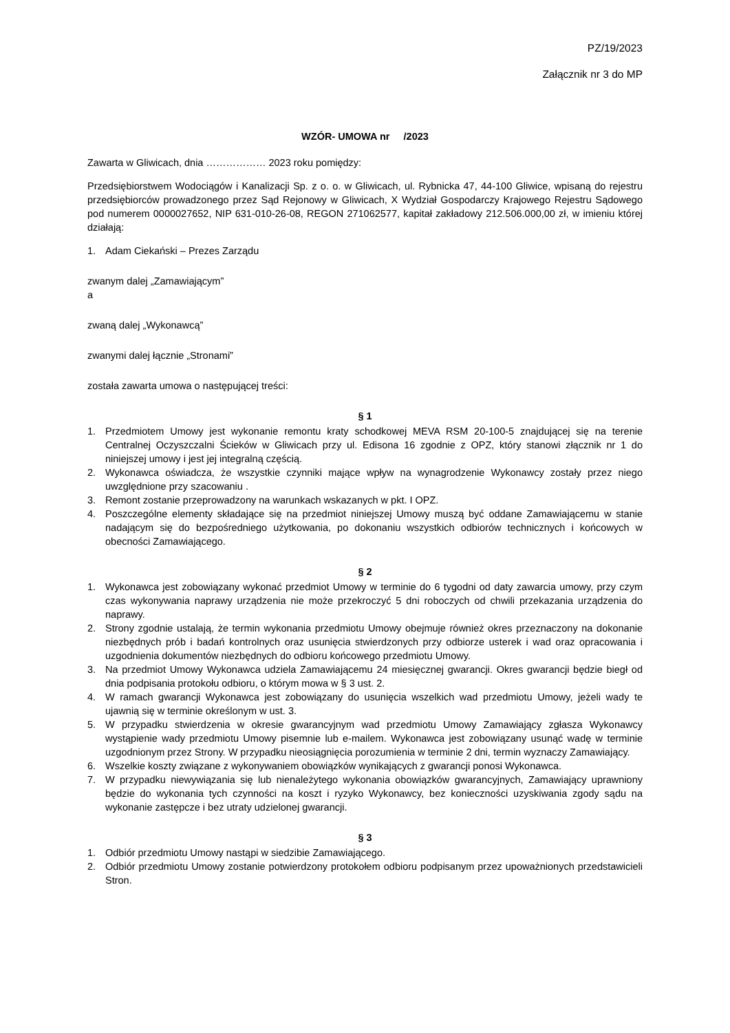PZ/19/2023
Załącznik nr 3 do MP
WZÓR- UMOWA nr /2023
Zawarta w Gliwicach, dnia ……………… 2023 roku pomiędzy:
Przedsiębiorstwem Wodociągów i Kanalizacji Sp. z o. o. w Gliwicach, ul. Rybnicka 47, 44-100 Gliwice, wpisaną do rejestru przedsiębiorców prowadzonego przez Sąd Rejonowy w Gliwicach, X Wydział Gospodarczy Krajowego Rejestru Sądowego pod numerem 0000027652, NIP 631-010-26-08, REGON 271062577, kapitał zakładowy 212.506.000,00 zł, w imieniu której działają:
1. Adam Ciekański – Prezes Zarządu
zwanym dalej „Zamawiającym”
a
zwaną dalej „Wykonawcą”
zwanymi dalej łącznie „Stronami”
została zawarta umowa o następującej treści:
§ 1
1. Przedmiotem Umowy jest wykonanie remontu kraty schodkowej MEVA RSM 20-100-5 znajdującej się na terenie Centralnej Oczyszczalni Ścieków w Gliwicach przy ul. Edisona 16 zgodnie z OPZ, który stanowi złącznik nr 1 do niniejszej umowy i jest jej integralną częścią.
2. Wykonawca oświadcza, że wszystkie czynniki mające wpływ na wynagrodzenie Wykonawcy zostały przez niego uwzględnione przy szacowaniu .
3. Remont zostanie przeprowadzony na warunkach wskazanych w pkt. I OPZ.
4. Poszczególne elementy składające się na przedmiot niniejszej Umowy muszą być oddane Zamawiającemu w stanie nadającym się do bezpośredniego użytkowania, po dokonaniu wszystkich odbiorów technicznych i końcowych w obecności Zamawiającego.
§ 2
1. Wykonawca jest zobowiązany wykonać przedmiot Umowy w terminie do 6 tygodni od daty zawarcia umowy, przy czym czas wykonywania naprawy urządzenia nie może przekroczyć 5 dni roboczych od chwili przekazania urządzenia do naprawy.
2. Strony zgodnie ustalają, że termin wykonania przedmiotu Umowy obejmuje również okres przeznaczony na dokonanie niezbędnych prób i badań kontrolnych oraz usunięcia stwierdzonych przy odbiorze usterek i wad oraz opracowania i uzgodnienia dokumentów niezbędnych do odbioru końcowego przedmiotu Umowy.
3. Na przedmiot Umowy Wykonawca udziela Zamawiającemu 24 miesięcznej gwarancji. Okres gwarancji będzie biegł od dnia podpisania protokołu odbioru, o którym mowa w § 3 ust. 2.
4. W ramach gwarancji Wykonawca jest zobowiązany do usunięcia wszelkich wad przedmiotu Umowy, jeżeli wady te ujawnią się w terminie określonym w ust. 3.
5. W przypadku stwierdzenia w okresie gwarancyjnym wad przedmiotu Umowy Zamawiający zgłasza Wykonawcy wystąpienie wady przedmiotu Umowy pisemnie lub e-mailem. Wykonawca jest zobowiązany usunąć wadę w terminie uzgodnionym przez Strony. W przypadku nieosiągnięcia porozumienia w terminie 2 dni, termin wyznaczy Zamawiający.
6. Wszelkie koszty związane z wykonywaniem obowiązków wynikających z gwarancji ponosi Wykonawca.
7. W przypadku niewywiązania się lub nienależytego wykonania obowiązków gwarancyjnych, Zamawiający uprawniony będzie do wykonania tych czynności na koszt i ryzyko Wykonawcy, bez konieczności uzyskiwania zgody sądu na wykonanie zastępcze i bez utraty udzielonej gwarancji.
§ 3
1. Odbiór przedmiotu Umowy nastąpi w siedzibie Zamawiającego.
2. Odbiór przedmiotu Umowy zostanie potwierdzony protokołem odbioru podpisanym przez upoważnionych przedstawicieli Stron.